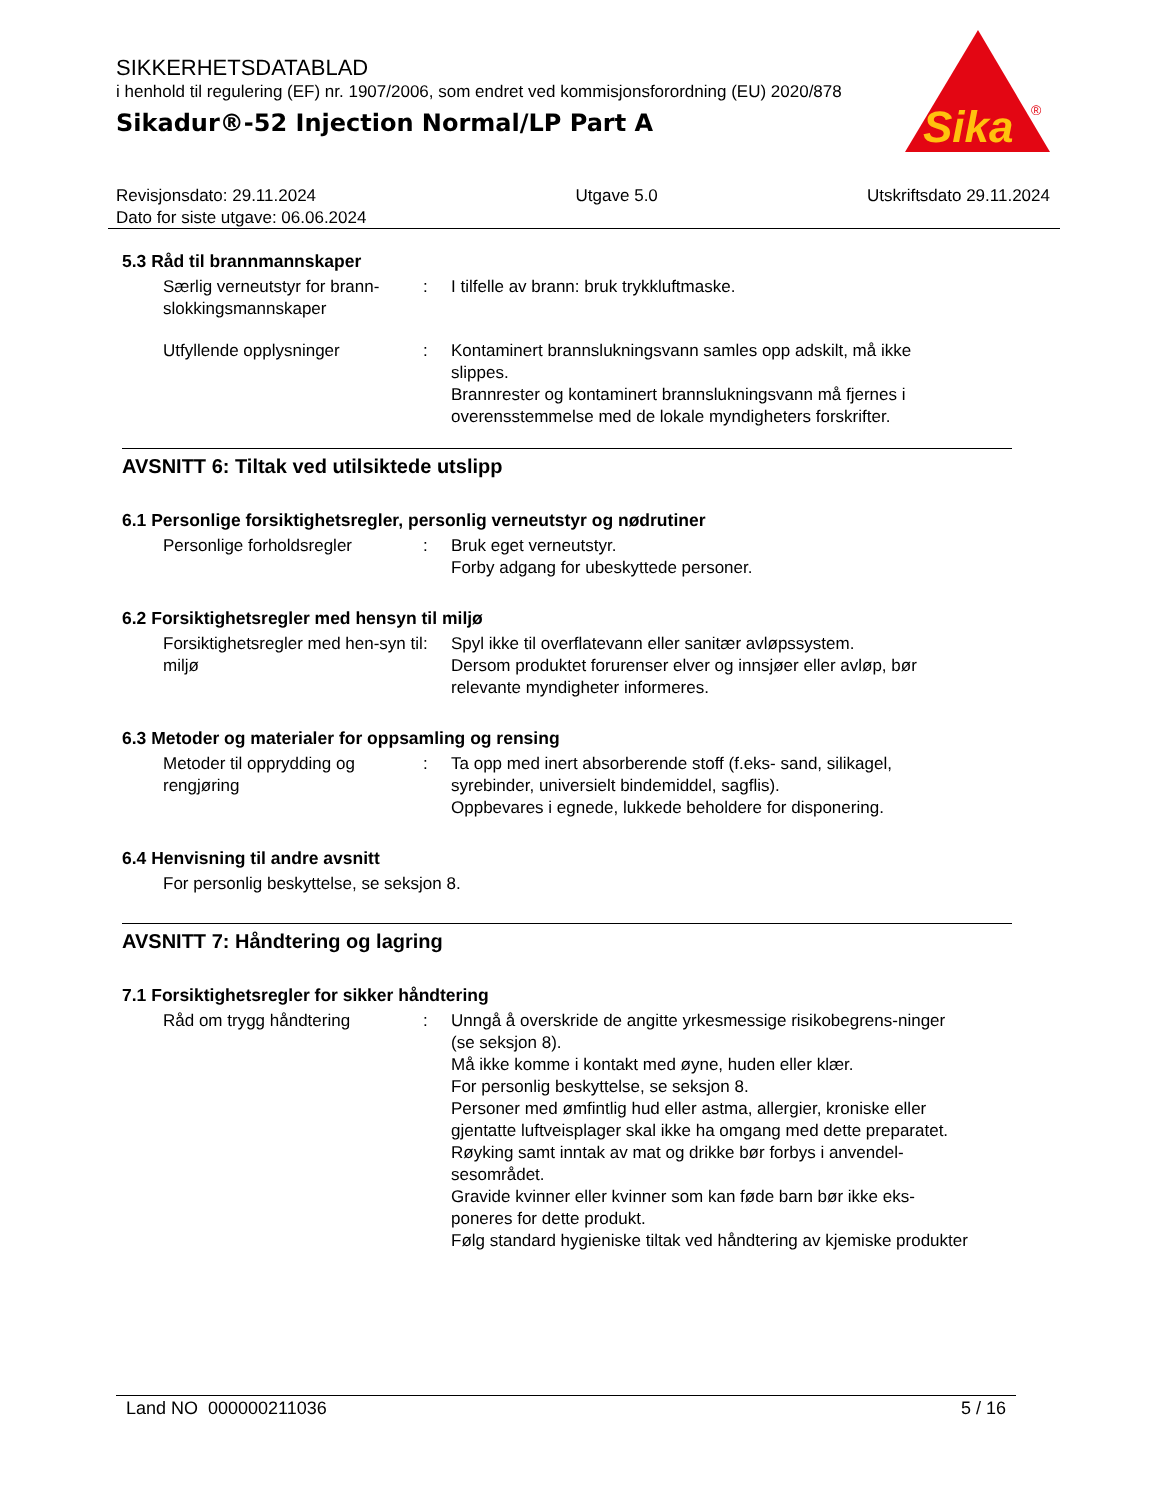SIKKERHETSDATABLAD
i henhold til regulering (EF) nr. 1907/2006, som endret ved kommisjonsforordning (EU) 2020/878
Sikadur®-52 Injection Normal/LP Part A
Sika
®
Revisjonsdato: 29.11.2024
Dato for siste utgave: 06.06.2024
Utgave 5.0 Utskriftsdato 29.11.2024
5.3 Råd til brannmannskaper
Særlig verneutstyr for brann-slokkingsmannskaper
: I tilfelle av brann: bruk trykkluftmaske.
Utfyllende opplysninger : Kontaminert brannslukningsvann samles opp adskilt, må ikke slippes.
Brannrester og kontaminert brannslukningsvann må fjernes i overensstemmelse med de lokale myndigheters forskrifter.
AVSNITT 6: Tiltak ved utilsiktede utslipp
6.1 Personlige forsiktighetsregler, personlig verneutstyr og nødrutiner
Personlige forholdsregler : Bruk eget verneutstyr.
Forby adgang for ubeskyttede personer.
6.2 Forsiktighetsregler med hensyn til miljø
Forsiktighetsregler med hen-syn til miljø
: Spyl ikke til overflatevann eller sanitær avløpssystem.
Dersom produktet forurenser elver og innsjøer eller avløp, bør relevante myndigheter informeres.
6.3 Metoder og materialer for oppsamling og rensing
Metoder til opprydding og rengjøring
: Ta opp med inert absorberende stoff (f.eks- sand, silikagel, syrebinder, universielt bindemiddel, sagflis).
Oppbevares i egnede, lukkede beholdere for disponering.
6.4 Henvisning til andre avsnitt
For personlig beskyttelse, se seksjon 8.
AVSNITT 7: Håndtering og lagring
7.1 Forsiktighetsregler for sikker håndtering
Råd om trygg håndtering : Unngå å overskride de angitte yrkesmessige risikobegrens-ninger (se seksjon 8).
Må ikke komme i kontakt med øyne, huden eller klær.
For personlig beskyttelse, se seksjon 8.
Personer med ømfintlig hud eller astma, allergier, kroniske eller gjentatte luftveisplager skal ikke ha omgang med dette preparatet.
Røyking samt inntak av mat og drikke bør forbys i anvendel-sesområdet.
Gravide kvinner eller kvinner som kan føde barn bør ikke eks-poneres for dette produkt.
Følg standard hygieniske tiltak ved håndtering av kjemiske produkter
Land NO 000000211036 5 / 16